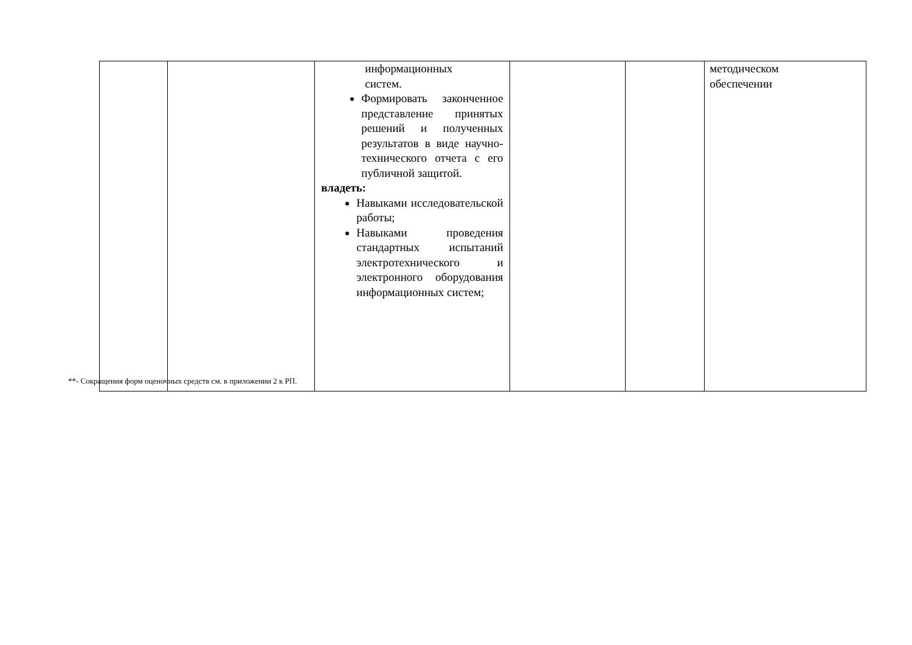| | | информационных систем. Формировать законченное представление принятых решений и полученных результатов в виде научно-технического отчета с его публичной защитой. владеть: Навыками исследовательской работы; Навыками проведения стандартных испытаний электротехнического и электронного оборудования информационных систем; | | | методическом обеспечении |
**- Сокращения форм оценочных средств см. в приложении 2 к РП.